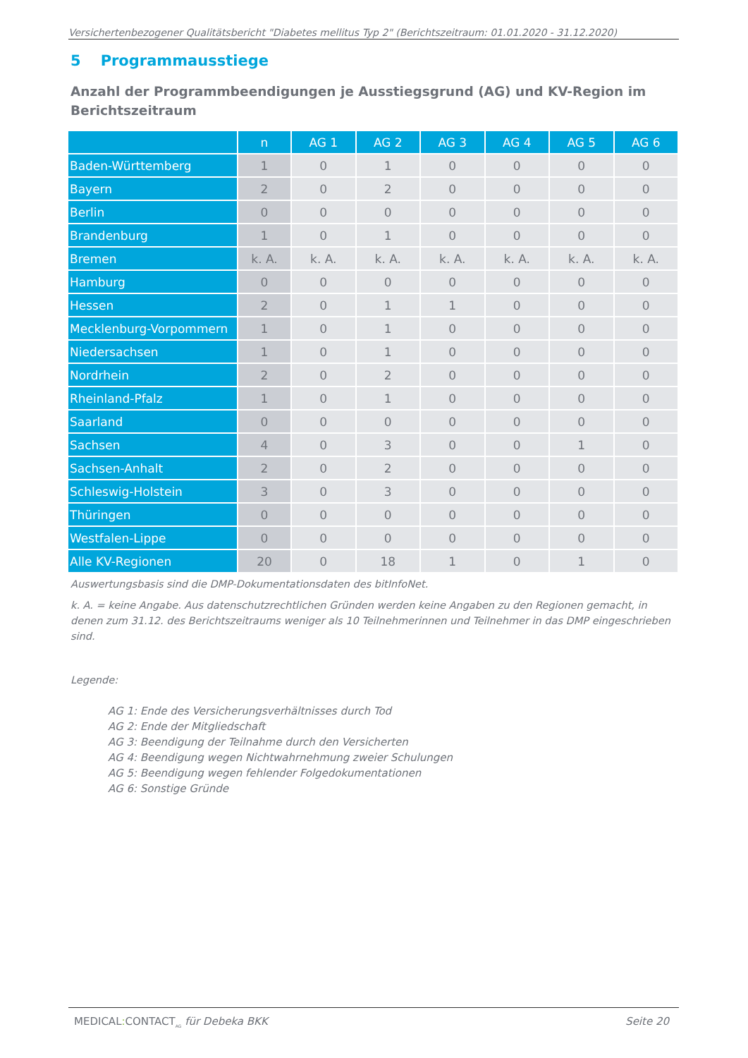Versichertenbezogener Qualitätsbericht "Diabetes mellitus Typ 2" (Berichtszeitraum: 01.01.2020 - 31.12.2020)
5 Programmausstiege
Anzahl der Programmbeendigungen je Ausstiegsgrund (AG) und KV-Region im Berichtszeitraum
| | n | AG 1 | AG 2 | AG 3 | AG 4 | AG 5 | AG 6 |
| --- | --- | --- | --- | --- | --- | --- | --- |
| Baden-Württemberg | 1 | 0 | 1 | 0 | 0 | 0 | 0 |
| Bayern | 2 | 0 | 2 | 0 | 0 | 0 | 0 |
| Berlin | 0 | 0 | 0 | 0 | 0 | 0 | 0 |
| Brandenburg | 1 | 0 | 1 | 0 | 0 | 0 | 0 |
| Bremen | k. A. | k. A. | k. A. | k. A. | k. A. | k. A. | k. A. |
| Hamburg | 0 | 0 | 0 | 0 | 0 | 0 | 0 |
| Hessen | 2 | 0 | 1 | 1 | 0 | 0 | 0 |
| Mecklenburg-Vorpommern | 1 | 0 | 1 | 0 | 0 | 0 | 0 |
| Niedersachsen | 1 | 0 | 1 | 0 | 0 | 0 | 0 |
| Nordrhein | 2 | 0 | 2 | 0 | 0 | 0 | 0 |
| Rheinland-Pfalz | 1 | 0 | 1 | 0 | 0 | 0 | 0 |
| Saarland | 0 | 0 | 0 | 0 | 0 | 0 | 0 |
| Sachsen | 4 | 0 | 3 | 0 | 0 | 1 | 0 |
| Sachsen-Anhalt | 2 | 0 | 2 | 0 | 0 | 0 | 0 |
| Schleswig-Holstein | 3 | 0 | 3 | 0 | 0 | 0 | 0 |
| Thüringen | 0 | 0 | 0 | 0 | 0 | 0 | 0 |
| Westfalen-Lippe | 0 | 0 | 0 | 0 | 0 | 0 | 0 |
| Alle KV-Regionen | 20 | 0 | 18 | 1 | 0 | 1 | 0 |
Auswertungsbasis sind die DMP-Dokumentationsdaten des bitInfoNet.
k. A. = keine Angabe. Aus datenschutzrechtlichen Gründen werden keine Angaben zu den Regionen gemacht, in denen zum 31.12. des Berichtszeitraums weniger als 10 Teilnehmerinnen und Teilnehmer in das DMP eingeschrieben sind.
Legende:
AG 1: Ende des Versicherungsverhältnisses durch Tod
AG 2: Ende der Mitgliedschaft
AG 3: Beendigung der Teilnahme durch den Versicherten
AG 4: Beendigung wegen Nichtwahrnehmung zweier Schulungen
AG 5: Beendigung wegen fehlender Folgedokumentationen
AG 6: Sonstige Gründe
MEDICAL: CONTACT<sub>AG</sub> für Debeka BKK Seite 20